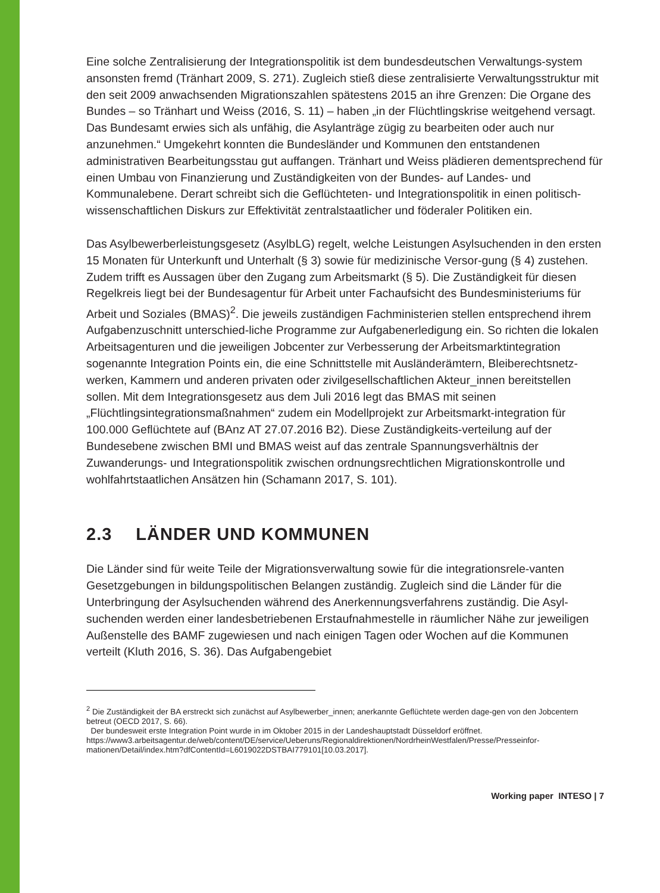Eine solche Zentralisierung der Integrationspolitik ist dem bundesdeutschen Verwaltungs-system ansonsten fremd (Tränhart 2009, S. 271). Zugleich stieß diese zentralisierte Verwaltungsstruktur mit den seit 2009 anwachsenden Migrationszahlen spätestens 2015 an ihre Grenzen: Die Organe des Bundes – so Tränhart und Weiss (2016, S. 11) – haben „in der Flüchtlingskrise weitgehend versagt. Das Bundesamt erwies sich als unfähig, die Asylanträge zügig zu bearbeiten oder auch nur anzunehmen.“ Umgekehrt konnten die Bundesländer und Kommunen den entstandenen administrativen Bearbeitungsstau gut auffangen. Tränhart und Weiss plädieren dementsprechend für einen Umbau von Finanzierung und Zuständigkeiten von der Bundes- auf Landes- und Kommunalebene. Derart schreibt sich die Geflüchteten- und Integrationspolitik in einen politisch-wissenschaftlichen Diskurs zur Effektivität zentralstaatlicher und föderaler Politiken ein.
Das Asylbewerberleistungsgesetz (AsylbLG) regelt, welche Leistungen Asylsuchenden in den ersten 15 Monaten für Unterkunft und Unterhalt (§ 3) sowie für medizinische Versor-gung (§ 4) zustehen. Zudem trifft es Aussagen über den Zugang zum Arbeitsmarkt (§ 5). Die Zuständigkeit für diesen Regelkreis liegt bei der Bundesagentur für Arbeit unter Fachaufsicht des Bundesministeriums für Arbeit und Soziales (BMAS)<sup>2</sup>. Die jeweils zuständigen Fachministerien stellen entsprechend ihrem Aufgabenzuschnitt unterschied-liche Programme zur Aufgabenerledigung ein. So richten die lokalen Arbeitsagenturen und die jeweiligen Jobcenter zur Verbesserung der Arbeitsmarktintegration sogenannte Integration Points ein, die eine Schnittstelle mit Ausländerämtern, Bleiberechtsnetz-werken, Kammern und anderen privaten oder zivilgesellschaftlichen Akteur_innen bereitstellen sollen. Mit dem Integrationsgesetz aus dem Juli 2016 legt das BMAS mit seinen „Flüchtlingsintegrationsmaßnahmen“ zudem ein Modellprojekt zur Arbeitsmarkt-integration für 100.000 Geflüchtete auf (BAnz AT 27.07.2016 B2). Diese Zuständigkeits-verteilung auf der Bundesebene zwischen BMI und BMAS weist auf das zentrale Spannungsverhältnis der Zuwanderungs- und Integrationspolitik zwischen ordnungsrechtlichen Migrationskontrolle und wohlfahrtstaatlichen Ansätzen hin (Schamann 2017, S. 101).
2.3 LÄNDER UND KOMMUNEN
Die Länder sind für weite Teile der Migrationsverwaltung sowie für die integrationsrele-vanten Gesetzgebungen in bildungspolitischen Belangen zuständig. Zugleich sind die Länder für die Unterbringung der Asylsuchenden während des Anerkennungsverfahrens zuständig. Die Asyl-suchenden werden einer landesbetriebenen Erstaufnahmestelle in räumlicher Nähe zur jeweiligen Außenstelle des BAMF zugewiesen und nach einigen Tagen oder Wochen auf die Kommunen verteilt (Kluth 2016, S. 36). Das Aufgabengebiet
<sup>2</sup> Die Zuständigkeit der BA erstreckt sich zunächst auf Asylbewerber_innen; anerkannte Geflüchtete werden dage-gen von den Jobcentern betreut (OECD 2017, S. 66).
Der bundesweit erste Integration Point wurde in im Oktober 2015 in der Landeshauptstadt Düsseldorf eröffnet. https://www3.arbeitsagentur.de/web/content/DE/service/Ueberuns/Regionaldirektionen/NordrheinWestfalen/Presse/Presseinfor-mationen/Detail/index.htm?dfContentId=L6019022DSTBAI779101[10.03.2017].
Working paper INTESO | 7